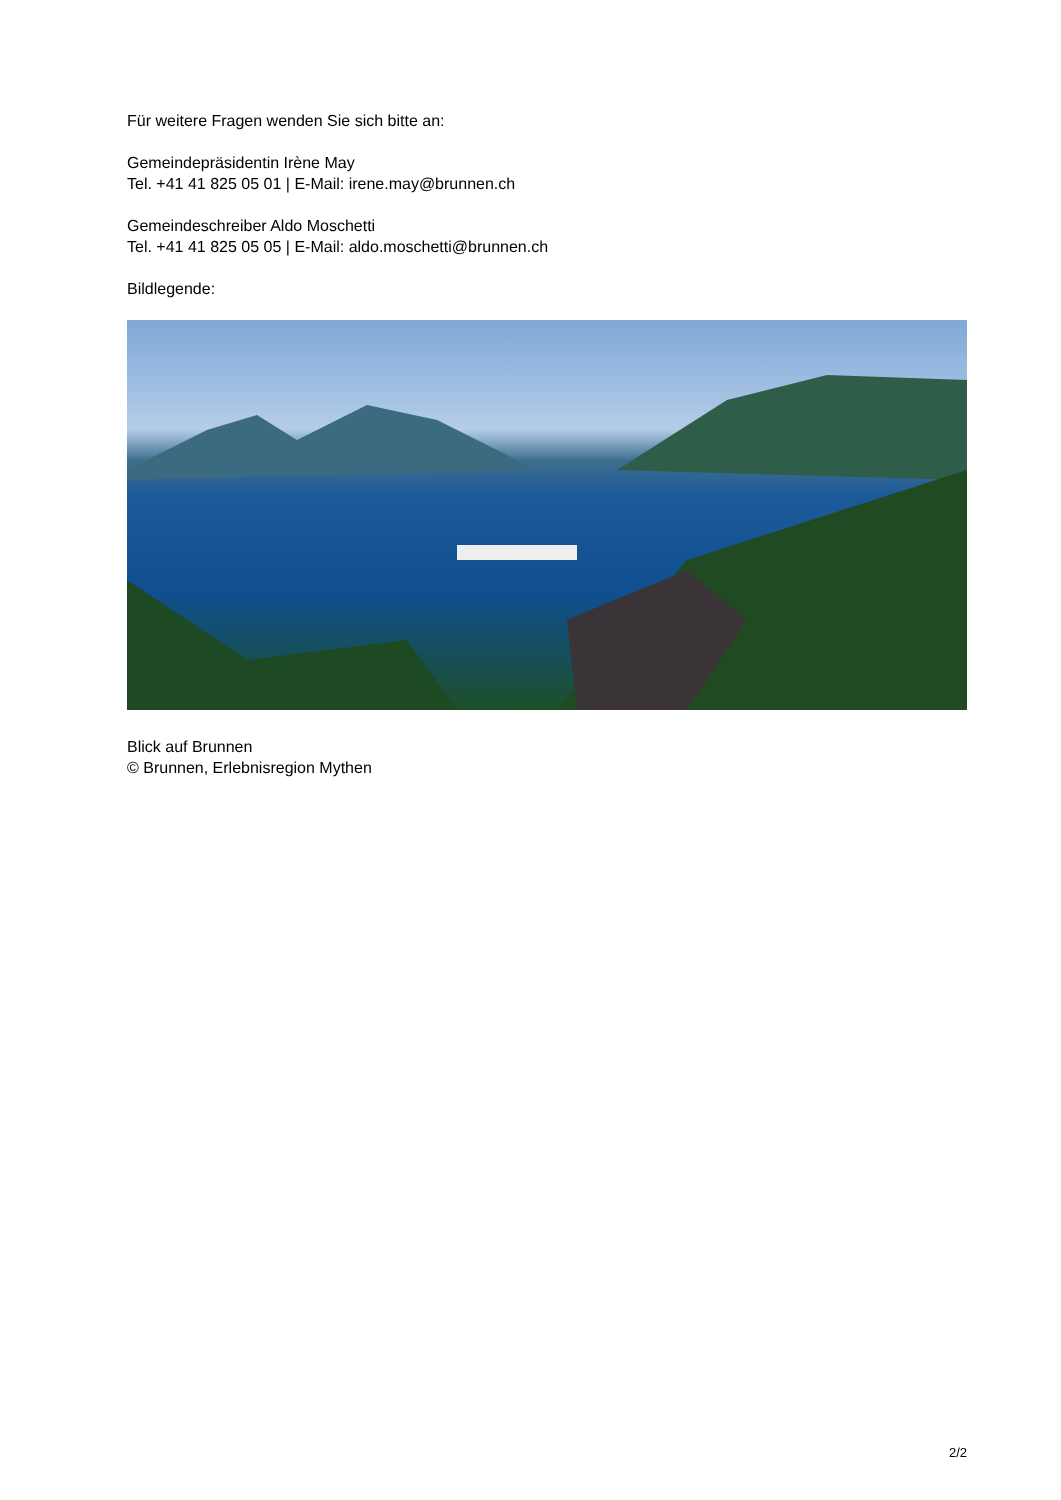Für weitere Fragen wenden Sie sich bitte an:
Gemeindepräsidentin Irène May
Tel. +41 41 825 05 01 | E-Mail: irene.may@brunnen.ch
Gemeindeschreiber Aldo Moschetti
Tel. +41 41 825 05 05 | E-Mail: aldo.moschetti@brunnen.ch
Bildlegende:
Blick auf Brunnen
© Brunnen, Erlebnisregion Mythen
2/2